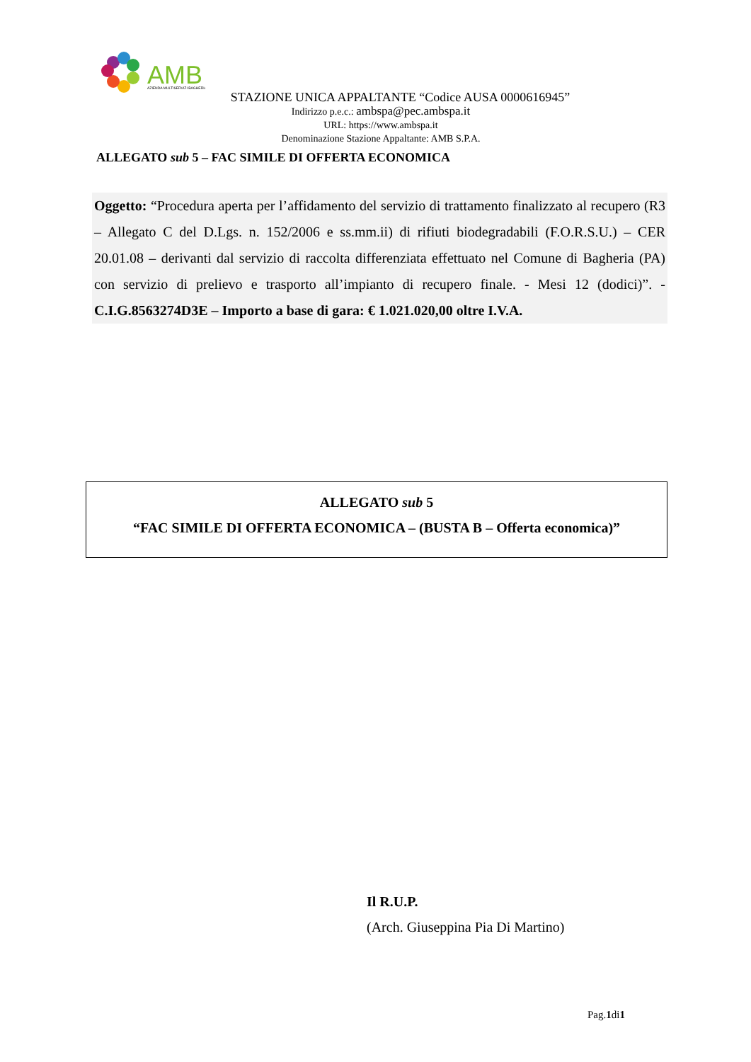AMB
AZIENDA MULTISERVIZI BAGHERIA
STAZIONE UNICA APPALTANTE “Codice AUSA 0000616945”
Indirizzo p.e.c.: ambspa@pec.ambspa.it
URL: https://www.ambspa.it
Denominazione Stazione Appaltante: AMB S.P.A.
ALLEGATO sub 5 – FAC SIMILE DI OFFERTA ECONOMICA
Oggetto: “Procedura aperta per l’affidamento del servizio di trattamento finalizzato al recupero (R3 – Allegato C del D.Lgs. n. 152/2006 e ss.mm.ii) di rifiuti biodegradabili (F.O.R.S.U.) – CER 20.01.08 – derivanti dal servizio di raccolta differenziata effettuato nel Comune di Bagheria (PA) con servizio di prelievo e trasporto all’impianto di recupero finale. - Mesi 12 (dodici)”. - C.I.G.8563274D3E – Importo a base di gara: € 1.021.020,00 oltre I.V.A.
ALLEGATO sub 5
“FAC SIMILE DI OFFERTA ECONOMICA – (BUSTA B – Offerta economica)”
Il R.U.P.
(Arch. Giuseppina Pia Di Martino)
Pag.1di1